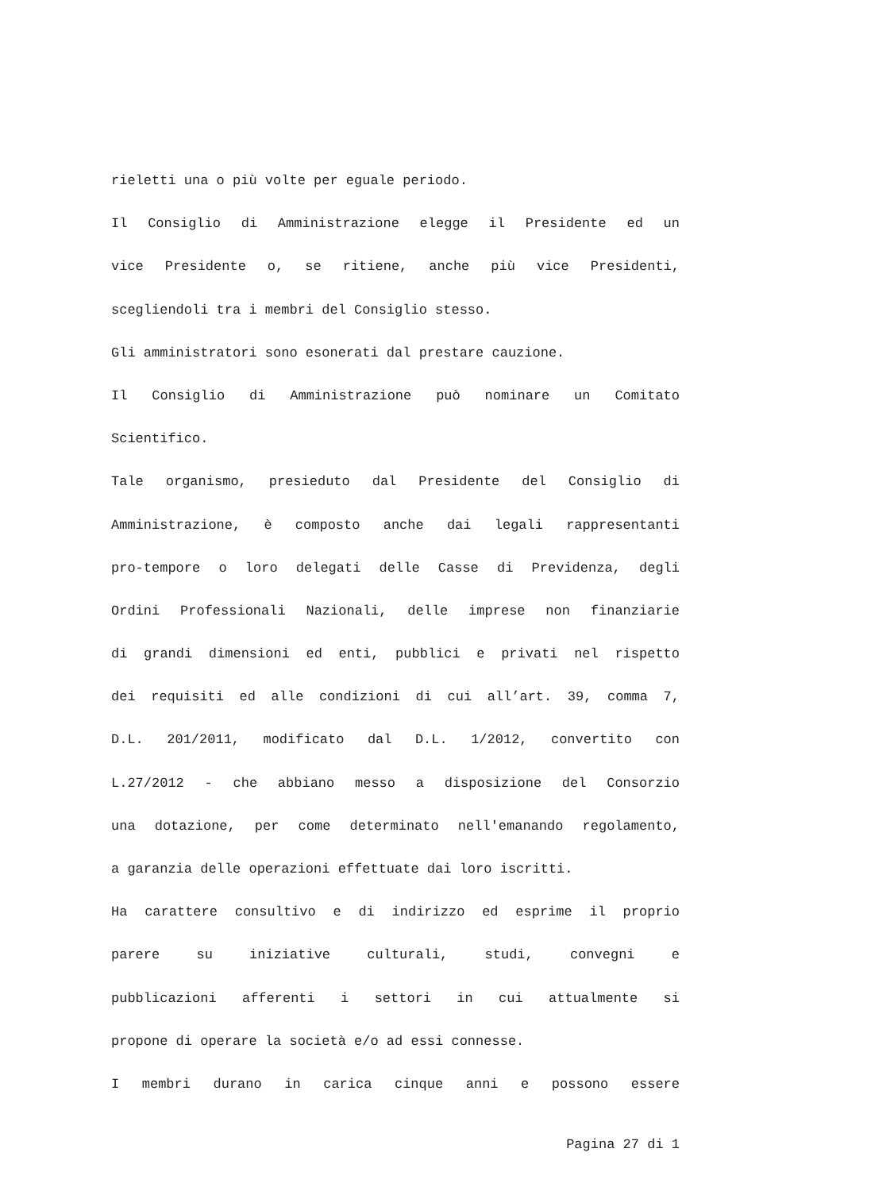rieletti una o più volte per eguale periodo.
Il Consiglio di Amministrazione elegge il Presidente ed un
vice Presidente o, se ritiene, anche più vice Presidenti,
scegliendoli tra i membri del Consiglio stesso.
Gli amministratori sono esonerati dal prestare cauzione.
Il Consiglio di Amministrazione può nominare un Comitato
Scientifico.
Tale organismo, presieduto dal Presidente del Consiglio di
Amministrazione, è composto anche dai legali rappresentanti
pro-tempore o loro delegati delle Casse di Previdenza, degli
Ordini Professionali Nazionali, delle imprese non finanziarie
di grandi dimensioni ed enti, pubblici e privati nel rispetto
dei requisiti ed alle condizioni di cui all’art. 39, comma 7,
D.L. 201/2011, modificato dal D.L. 1/2012, convertito con
L.27/2012 - che abbiano messo a disposizione del Consorzio
una dotazione, per come determinato nell'emanando regolamento,
a garanzia delle operazioni effettuate dai loro iscritti.
Ha carattere consultivo e di indirizzo ed esprime il proprio
parere su iniziative culturali, studi, convegni e
pubblicazioni afferenti i settori in cui attualmente si
propone di operare la società e/o ad essi connesse.
I membri durano in carica cinque anni e possono essere
Pagina 27 di 1